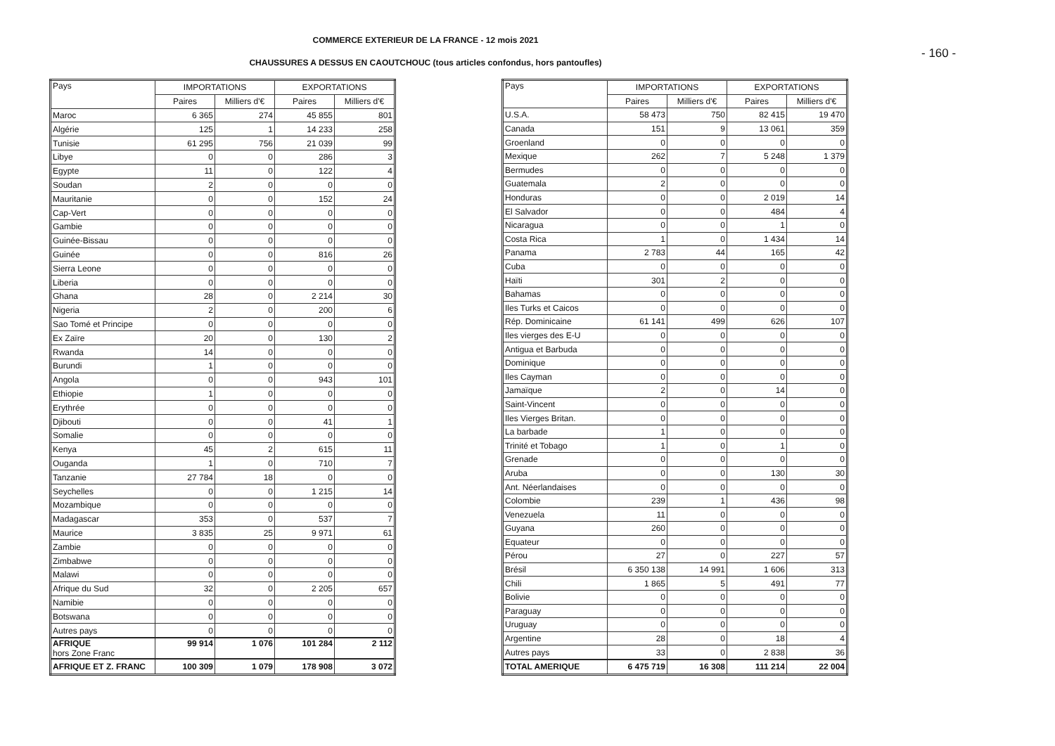COMMERCE EXTERIEUR DE LA FRANCE - 12 mois 2021
- 160 -
CHAUSSURES A DESSUS EN CAOUTCHOUC (tous articles confondus, hors pantoufles)
| Pays | IMPORTATIONS | | EXPORTATIONS | |
| --- | --- | --- | --- | --- |
| | Paires | Milliers d'€ | Paires | Milliers d'€ |
| Maroc | 6 365 | 274 | 45 855 | 801 |
| Algérie | 125 | 1 | 14 233 | 258 |
| Tunisie | 61 295 | 756 | 21 039 | 99 |
| Libye | 0 | 0 | 286 | 3 |
| Egypte | 11 | 0 | 122 | 4 |
| Soudan | 2 | 0 | 0 | 0 |
| Mauritanie | 0 | 0 | 152 | 24 |
| Cap-Vert | 0 | 0 | 0 | 0 |
| Gambie | 0 | 0 | 0 | 0 |
| Guinée-Bissau | 0 | 0 | 0 | 0 |
| Guinée | 0 | 0 | 816 | 26 |
| Sierra Leone | 0 | 0 | 0 | 0 |
| Liberia | 0 | 0 | 0 | 0 |
| Ghana | 28 | 0 | 2 214 | 30 |
| Nigeria | 2 | 0 | 200 | 6 |
| Sao Tomé et Principe | 0 | 0 | 0 | 0 |
| Ex Zaïre | 20 | 0 | 130 | 2 |
| Rwanda | 14 | 0 | 0 | 0 |
| Burundi | 1 | 0 | 0 | 0 |
| Angola | 0 | 0 | 943 | 101 |
| Ethiopie | 1 | 0 | 0 | 0 |
| Erythrée | 0 | 0 | 0 | 0 |
| Djibouti | 0 | 0 | 41 | 1 |
| Somalie | 0 | 0 | 0 | 0 |
| Kenya | 45 | 2 | 615 | 11 |
| Ouganda | 1 | 0 | 710 | 7 |
| Tanzanie | 27 784 | 18 | 0 | 0 |
| Seychelles | 0 | 0 | 1 215 | 14 |
| Mozambique | 0 | 0 | 0 | 0 |
| Madagascar | 353 | 0 | 537 | 7 |
| Maurice | 3 835 | 25 | 9 971 | 61 |
| Zambie | 0 | 0 | 0 | 0 |
| Zimbabwe | 0 | 0 | 0 | 0 |
| Malawi | 0 | 0 | 0 | 0 |
| Afrique du Sud | 32 | 0 | 2 205 | 657 |
| Namibie | 0 | 0 | 0 | 0 |
| Botswana | 0 | 0 | 0 | 0 |
| Autres pays | 0 | 0 | 0 | 0 |
| AFRIQUE hors Zone Franc | 99 914 | 1 076 | 101 284 | 2 112 |
| AFRIQUE ET Z. FRANC | 100 309 | 1 079 | 178 908 | 3 072 |
| Pays | IMPORTATIONS | | EXPORTATIONS | |
| --- | --- | --- | --- | --- |
| | Paires | Milliers d'€ | Paires | Milliers d'€ |
| U.S.A. | 58 473 | 750 | 82 415 | 19 470 |
| Canada | 151 | 9 | 13 061 | 359 |
| Groenland | 0 | 0 | 0 | 0 |
| Mexique | 262 | 7 | 5 248 | 1 379 |
| Bermudes | 0 | 0 | 0 | 0 |
| Guatemala | 2 | 0 | 0 | 0 |
| Honduras | 0 | 0 | 2 019 | 14 |
| El Salvador | 0 | 0 | 484 | 4 |
| Nicaragua | 0 | 0 | 1 | 0 |
| Costa Rica | 1 | 0 | 1 434 | 14 |
| Panama | 2 783 | 44 | 165 | 42 |
| Cuba | 0 | 0 | 0 | 0 |
| Haïti | 301 | 2 | 0 | 0 |
| Bahamas | 0 | 0 | 0 | 0 |
| Iles Turks et Caicos | 0 | 0 | 0 | 0 |
| Rép. Dominicaine | 61 141 | 499 | 626 | 107 |
| Iles vierges des E-U | 0 | 0 | 0 | 0 |
| Antigua et Barbuda | 0 | 0 | 0 | 0 |
| Dominique | 0 | 0 | 0 | 0 |
| Iles Cayman | 0 | 0 | 0 | 0 |
| Jamaïque | 2 | 0 | 14 | 0 |
| Saint-Vincent | 0 | 0 | 0 | 0 |
| Iles Vierges Britan. | 0 | 0 | 0 | 0 |
| La barbade | 1 | 0 | 0 | 0 |
| Trinité et Tobago | 1 | 0 | 1 | 0 |
| Grenade | 0 | 0 | 0 | 0 |
| Aruba | 0 | 0 | 130 | 30 |
| Ant. Néerlandaises | 0 | 0 | 0 | 0 |
| Colombie | 239 | 1 | 436 | 98 |
| Venezuela | 11 | 0 | 0 | 0 |
| Guyana | 260 | 0 | 0 | 0 |
| Equateur | 0 | 0 | 0 | 0 |
| Pérou | 27 | 0 | 227 | 57 |
| Brésil | 6 350 138 | 14 991 | 1 606 | 313 |
| Chili | 1 865 | 5 | 491 | 77 |
| Bolivie | 0 | 0 | 0 | 0 |
| Paraguay | 0 | 0 | 0 | 0 |
| Uruguay | 0 | 0 | 0 | 0 |
| Argentine | 28 | 0 | 18 | 4 |
| Autres pays | 33 | 0 | 2 838 | 36 |
| TOTAL AMERIQUE | 6 475 719 | 16 308 | 111 214 | 22 004 |